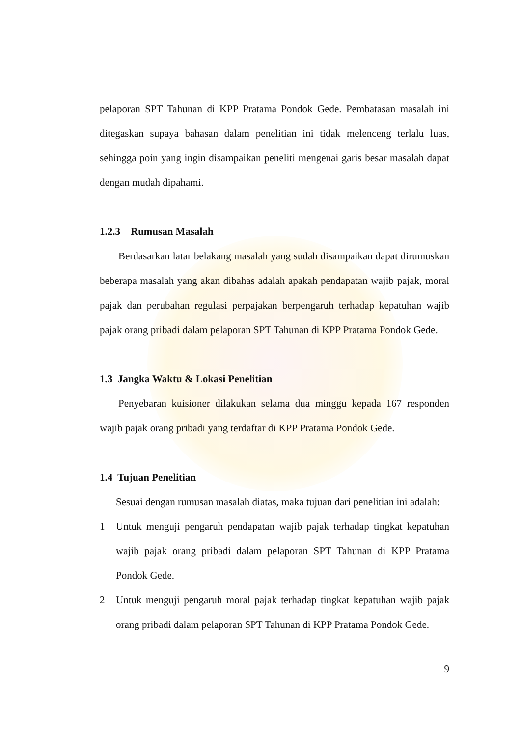pelaporan SPT Tahunan di KPP Pratama Pondok Gede. Pembatasan masalah ini ditegaskan supaya bahasan dalam penelitian ini tidak melenceng terlalu luas, sehingga poin yang ingin disampaikan peneliti mengenai garis besar masalah dapat dengan mudah dipahami.
1.2.3 Rumusan Masalah
Berdasarkan latar belakang masalah yang sudah disampaikan dapat dirumuskan beberapa masalah yang akan dibahas adalah apakah pendapatan wajib pajak, moral pajak dan perubahan regulasi perpajakan berpengaruh terhadap kepatuhan wajib pajak orang pribadi dalam pelaporan SPT Tahunan di KPP Pratama Pondok Gede.
1.3 Jangka Waktu & Lokasi Penelitian
Penyebaran kuisioner dilakukan selama dua minggu kepada 167 responden wajib pajak orang pribadi yang terdaftar di KPP Pratama Pondok Gede.
1.4 Tujuan Penelitian
Sesuai dengan rumusan masalah diatas, maka tujuan dari penelitian ini adalah:
1 Untuk menguji pengaruh pendapatan wajib pajak terhadap tingkat kepatuhan wajib pajak orang pribadi dalam pelaporan SPT Tahunan di KPP Pratama Pondok Gede.
2 Untuk menguji pengaruh moral pajak terhadap tingkat kepatuhan wajib pajak orang pribadi dalam pelaporan SPT Tahunan di KPP Pratama Pondok Gede.
9